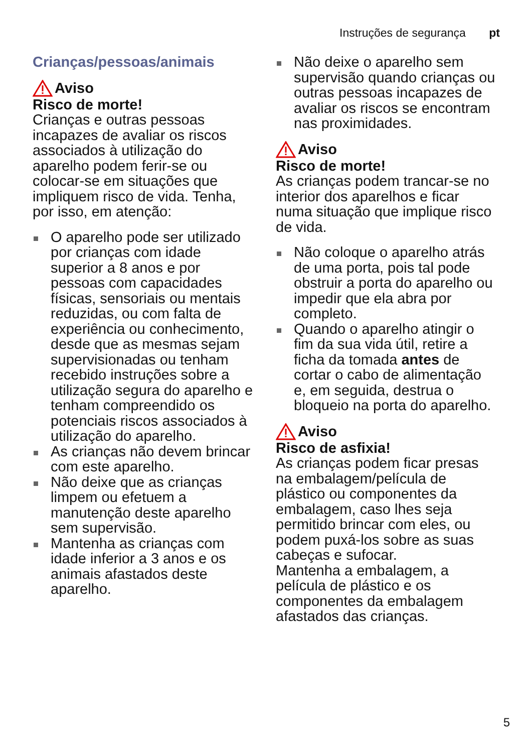Instruções de segurança pt
Crianças/pessoas/animais
Aviso
Risco de morte!
Crianças e outras pessoas incapazes de avaliar os riscos associados à utilização do aparelho podem ferir-se ou colocar-se em situações que impliquem risco de vida. Tenha, por isso, em atenção:
O aparelho pode ser utilizado por crianças com idade superior a 8 anos e por pessoas com capacidades físicas, sensoriais ou mentais reduzidas, ou com falta de experiência ou conhecimento, desde que as mesmas sejam supervisionadas ou tenham recebido instruções sobre a utilização segura do aparelho e tenham compreendido os potenciais riscos associados à utilização do aparelho.
As crianças não devem brincar com este aparelho.
Não deixe que as crianças limpem ou efetuem a manutenção deste aparelho sem supervisão.
Mantenha as crianças com idade inferior a 3 anos e os animais afastados deste aparelho.
Não deixe o aparelho sem supervisão quando crianças ou outras pessoas incapazes de avaliar os riscos se encontram nas proximidades.
Aviso
Risco de morte!
As crianças podem trancar-se no interior dos aparelhos e ficar numa situação que implique risco de vida.
Não coloque o aparelho atrás de uma porta, pois tal pode obstruir a porta do aparelho ou impedir que ela abra por completo.
Quando o aparelho atingir o fim da sua vida útil, retire a ficha da tomada antes de cortar o cabo de alimentação e, em seguida, destrua o bloqueio na porta do aparelho.
Aviso
Risco de asfixia!
As crianças podem ficar presas na embalagem/película de plástico ou componentes da embalagem, caso lhes seja permitido brincar com eles, ou podem puxá-los sobre as suas cabeças e sufocar.
Mantenha a embalagem, a película de plástico e os componentes da embalagem afastados das crianças.
5